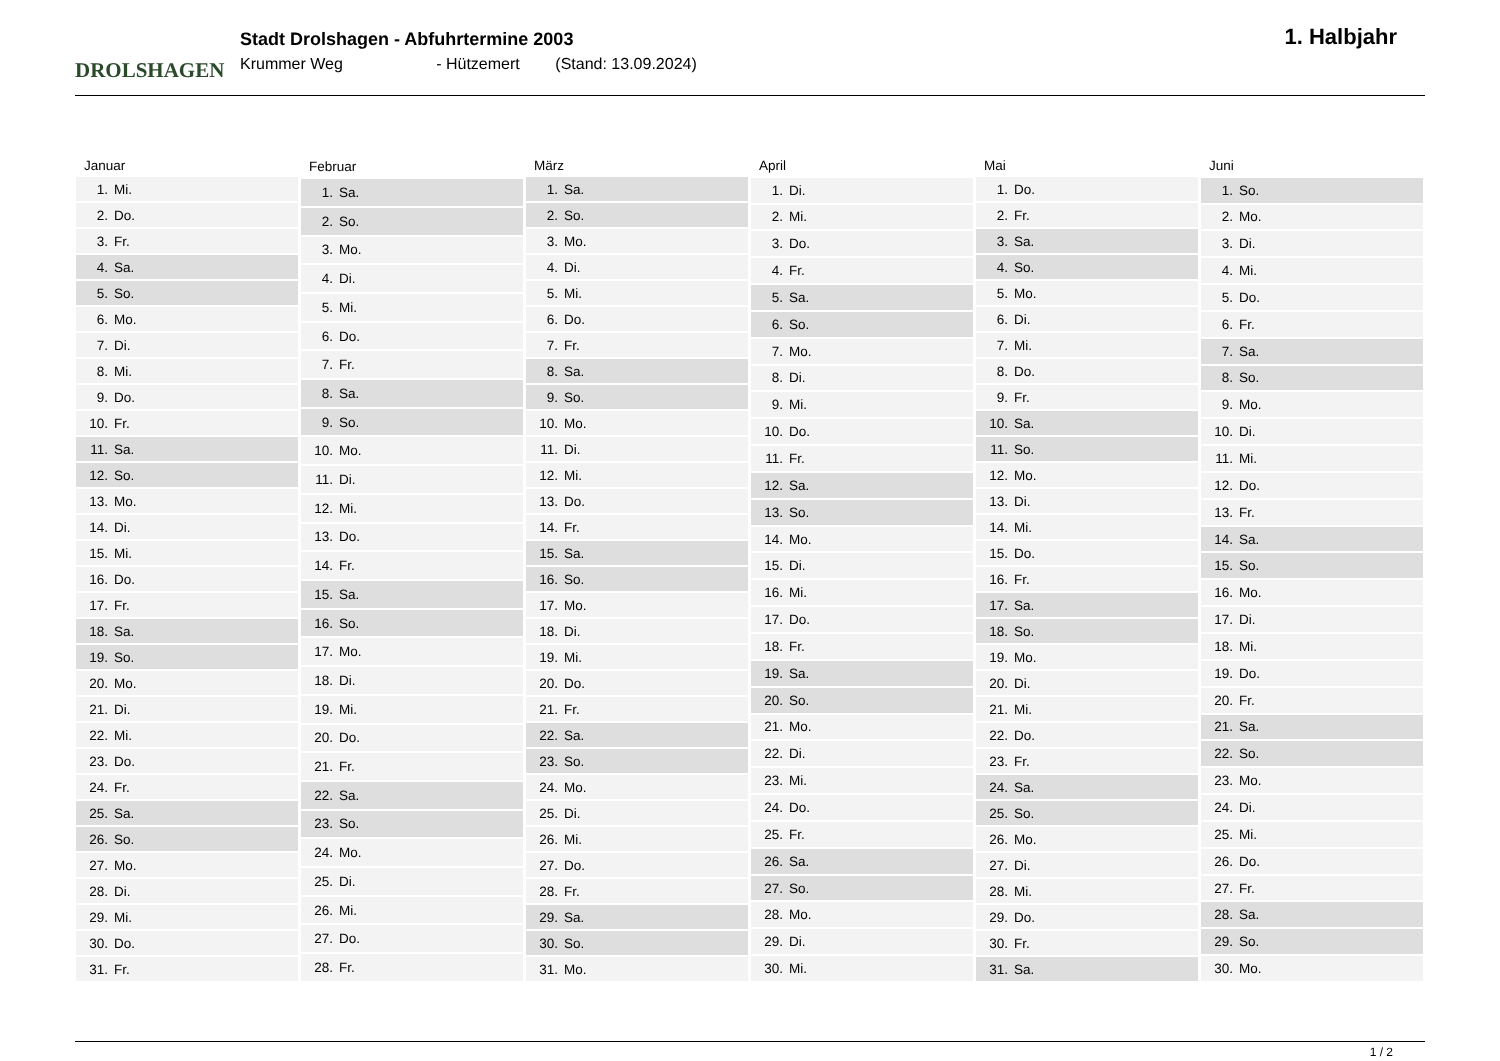DROLSHAGEN
Stadt Drolshagen - Abfuhrtermine 2003
Krummer Weg - Hützemert (Stand: 13.09.2024)
1. Halbjahr
| Januar | |
| --- | --- |
| 1. | Mi. |
| 2. | Do. |
| 3. | Fr. |
| 4. | Sa. |
| 5. | So. |
| 6. | Mo. |
| 7. | Di. |
| 8. | Mi. |
| 9. | Do. |
| 10. | Fr. |
| 11. | Sa. |
| 12. | So. |
| 13. | Mo. |
| 14. | Di. |
| 15. | Mi. |
| 16. | Do. |
| 17. | Fr. |
| 18. | Sa. |
| 19. | So. |
| 20. | Mo. |
| 21. | Di. |
| 22. | Mi. |
| 23. | Do. |
| 24. | Fr. |
| 25. | Sa. |
| 26. | So. |
| 27. | Mo. |
| 28. | Di. |
| 29. | Mi. |
| 30. | Do. |
| 31. | Fr. |
| Februar | |
| --- | --- |
| 1. | Sa. |
| 2. | So. |
| 3. | Mo. |
| 4. | Di. |
| 5. | Mi. |
| 6. | Do. |
| 7. | Fr. |
| 8. | Sa. |
| 9. | So. |
| 10. | Mo. |
| 11. | Di. |
| 12. | Mi. |
| 13. | Do. |
| 14. | Fr. |
| 15. | Sa. |
| 16. | So. |
| 17. | Mo. |
| 18. | Di. |
| 19. | Mi. |
| 20. | Do. |
| 21. | Fr. |
| 22. | Sa. |
| 23. | So. |
| 24. | Mo. |
| 25. | Di. |
| 26. | Mi. |
| 27. | Do. |
| 28. | Fr. |
| März | |
| --- | --- |
| 1. | Sa. |
| 2. | So. |
| 3. | Mo. |
| 4. | Di. |
| 5. | Mi. |
| 6. | Do. |
| 7. | Fr. |
| 8. | Sa. |
| 9. | So. |
| 10. | Mo. |
| 11. | Di. |
| 12. | Mi. |
| 13. | Do. |
| 14. | Fr. |
| 15. | Sa. |
| 16. | So. |
| 17. | Mo. |
| 18. | Di. |
| 19. | Mi. |
| 20. | Do. |
| 21. | Fr. |
| 22. | Sa. |
| 23. | So. |
| 24. | Mo. |
| 25. | Di. |
| 26. | Mi. |
| 27. | Do. |
| 28. | Fr. |
| 29. | Sa. |
| 30. | So. |
| 31. | Mo. |
| April | |
| --- | --- |
| 1. | Di. |
| 2. | Mi. |
| 3. | Do. |
| 4. | Fr. |
| 5. | Sa. |
| 6. | So. |
| 7. | Mo. |
| 8. | Di. |
| 9. | Mi. |
| 10. | Do. |
| 11. | Fr. |
| 12. | Sa. |
| 13. | So. |
| 14. | Mo. |
| 15. | Di. |
| 16. | Mi. |
| 17. | Do. |
| 18. | Fr. |
| 19. | Sa. |
| 20. | So. |
| 21. | Mo. |
| 22. | Di. |
| 23. | Mi. |
| 24. | Do. |
| 25. | Fr. |
| 26. | Sa. |
| 27. | So. |
| 28. | Mo. |
| 29. | Di. |
| 30. | Mi. |
| Mai | |
| --- | --- |
| 1. | Do. |
| 2. | Fr. |
| 3. | Sa. |
| 4. | So. |
| 5. | Mo. |
| 6. | Di. |
| 7. | Mi. |
| 8. | Do. |
| 9. | Fr. |
| 10. | Sa. |
| 11. | So. |
| 12. | Mo. |
| 13. | Di. |
| 14. | Mi. |
| 15. | Do. |
| 16. | Fr. |
| 17. | Sa. |
| 18. | So. |
| 19. | Mo. |
| 20. | Di. |
| 21. | Mi. |
| 22. | Do. |
| 23. | Fr. |
| 24. | Sa. |
| 25. | So. |
| 26. | Mo. |
| 27. | Di. |
| 28. | Mi. |
| 29. | Do. |
| 30. | Fr. |
| 31. | Sa. |
| Juni | |
| --- | --- |
| 1. | So. |
| 2. | Mo. |
| 3. | Di. |
| 4. | Mi. |
| 5. | Do. |
| 6. | Fr. |
| 7. | Sa. |
| 8. | So. |
| 9. | Mo. |
| 10. | Di. |
| 11. | Mi. |
| 12. | Do. |
| 13. | Fr. |
| 14. | Sa. |
| 15. | So. |
| 16. | Mo. |
| 17. | Di. |
| 18. | Mi. |
| 19. | Do. |
| 20. | Fr. |
| 21. | Sa. |
| 22. | So. |
| 23. | Mo. |
| 24. | Di. |
| 25. | Mi. |
| 26. | Do. |
| 27. | Fr. |
| 28. | Sa. |
| 29. | So. |
| 30. | Mo. |
1 / 2